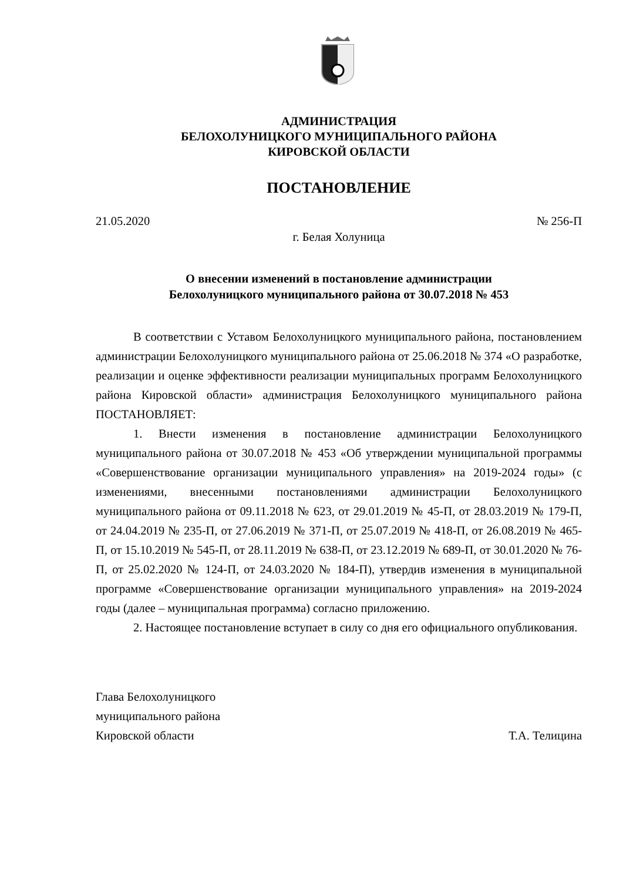АДМИНИСТРАЦИЯ
БЕЛОХОЛУНИЦКОГО МУНИЦИПАЛЬНОГО РАЙОНА
КИРОВСКОЙ ОБЛАСТИ
ПОСТАНОВЛЕНИЕ
21.05.2020 № 256-П
г. Белая Холуница
О внесении изменений в постановление администрации
Белохолуницкого муниципального района от 30.07.2018 № 453
В соответствии с Уставом Белохолуницкого муниципального района, постановлением администрации Белохолуницкого муниципального района от 25.06.2018 № 374 «О разработке, реализации и оценке эффективности реализации муниципальных программ Белохолуницкого района Кировской области» администрация Белохолуницкого муниципального района ПОСТАНОВЛЯЕТ:
1. Внести изменения в постановление администрации Белохолуницкого муниципального района от 30.07.2018 № 453 «Об утверждении муниципальной программы «Совершенствование организации муниципального управления» на 2019-2024 годы» (с изменениями, внесенными постановлениями администрации Белохолуницкого муниципального района от 09.11.2018 № 623, от 29.01.2019 № 45-П, от 28.03.2019 № 179-П, от 24.04.2019 № 235-П, от 27.06.2019 № 371-П, от 25.07.2019 № 418-П, от 26.08.2019 № 465-П, от 15.10.2019 № 545-П, от 28.11.2019 № 638-П, от 23.12.2019 № 689-П, от 30.01.2020 № 76-П, от 25.02.2020 № 124-П, от 24.03.2020 № 184-П), утвердив изменения в муниципальной программе «Совершенствование организации муниципального управления» на 2019-2024 годы (далее – муниципальная программа) согласно приложению.
2. Настоящее постановление вступает в силу со дня его официального опубликования.
Глава Белохолуницкого
муниципального района
Кировской области
Т.А. Телицина